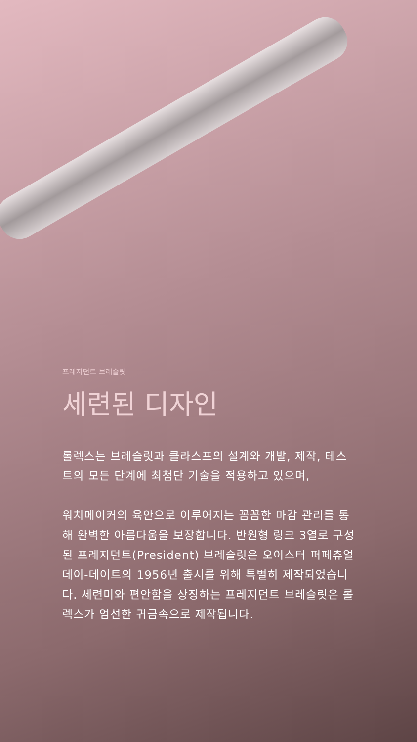프레지던트 브레슬릿
세련된 디자인
롤렉스는 브레슬릿과 클라스프의 설계와 개발, 제작, 테스트의 모든 단계에 최첨단 기술을 적용하고 있으며,
워치메이커의 육안으로 이루어지는 꼼꼼한 마감 관리를 통해 완벽한 아름다움을 보장합니다. 반원형 링크 3열로 구성된 프레지던트(President) 브레슬릿은 오이스터 퍼페츄얼 데이-데이트의 1956년 출시를 위해 특별히 제작되었습니다. 세련미와 편안함을 상징하는 프레지던트 브레슬릿은 롤렉스가 엄선한 귀금속으로 제작됩니다.